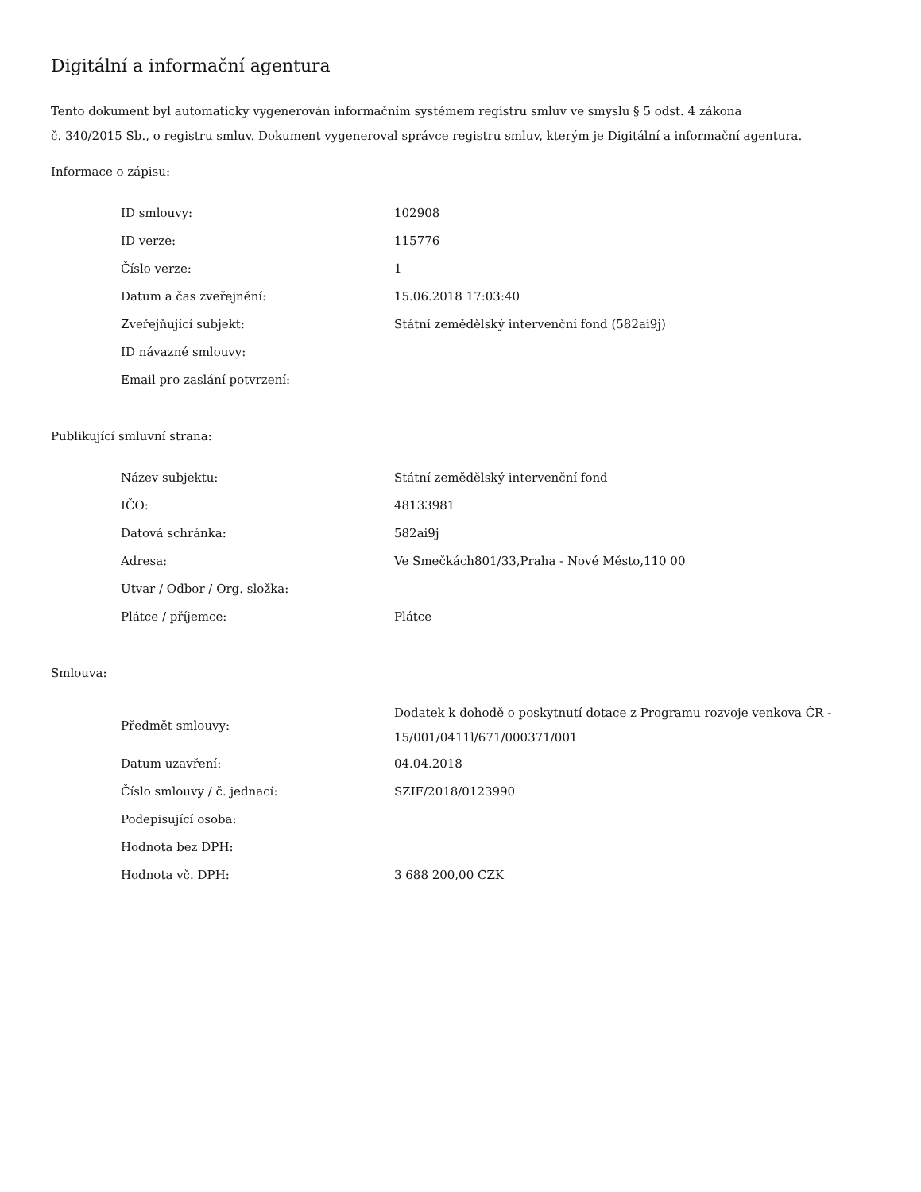Digitální a informační agentura
Tento dokument byl automaticky vygenerován informačním systémem registru smluv ve smyslu § 5 odst. 4 zákona
č. 340/2015 Sb., o registru smluv. Dokument vygeneroval správce registru smluv, kterým je Digitální a informační agentura.
Informace o zápisu:
| ID smlouvy: | 102908 |
| ID verze: | 115776 |
| Číslo verze: | 1 |
| Datum a čas zveřejnění: | 15.06.2018 17:03:40 |
| Zveřejňující subjekt: | Státní zemědělský intervenční fond (582ai9j) |
| ID návazné smlouvy: | |
| Email pro zaslání potvrzení: | |
Publikující smluvní strana:
| Název subjektu: | Státní zemědělský intervenční fond |
| IČO: | 48133981 |
| Datová schránka: | 582ai9j |
| Adresa: | Ve Smečkách801/33,Praha - Nové Město,110 00 |
| Útvar / Odbor / Org. složka: | |
| Plátce / příjemce: | Plátce |
Smlouva:
| Předmět smlouvy: | Dodatek k dohodě o poskytnutí dotace z Programu rozvoje venkova ČR - 15/001/0411l/671/000371/001 |
| Datum uzavření: | 04.04.2018 |
| Číslo smlouvy / č. jednací: | SZIF/2018/0123990 |
| Podepisující osoba: | |
| Hodnota bez DPH: | |
| Hodnota vč. DPH: | 3 688 200,00 CZK |